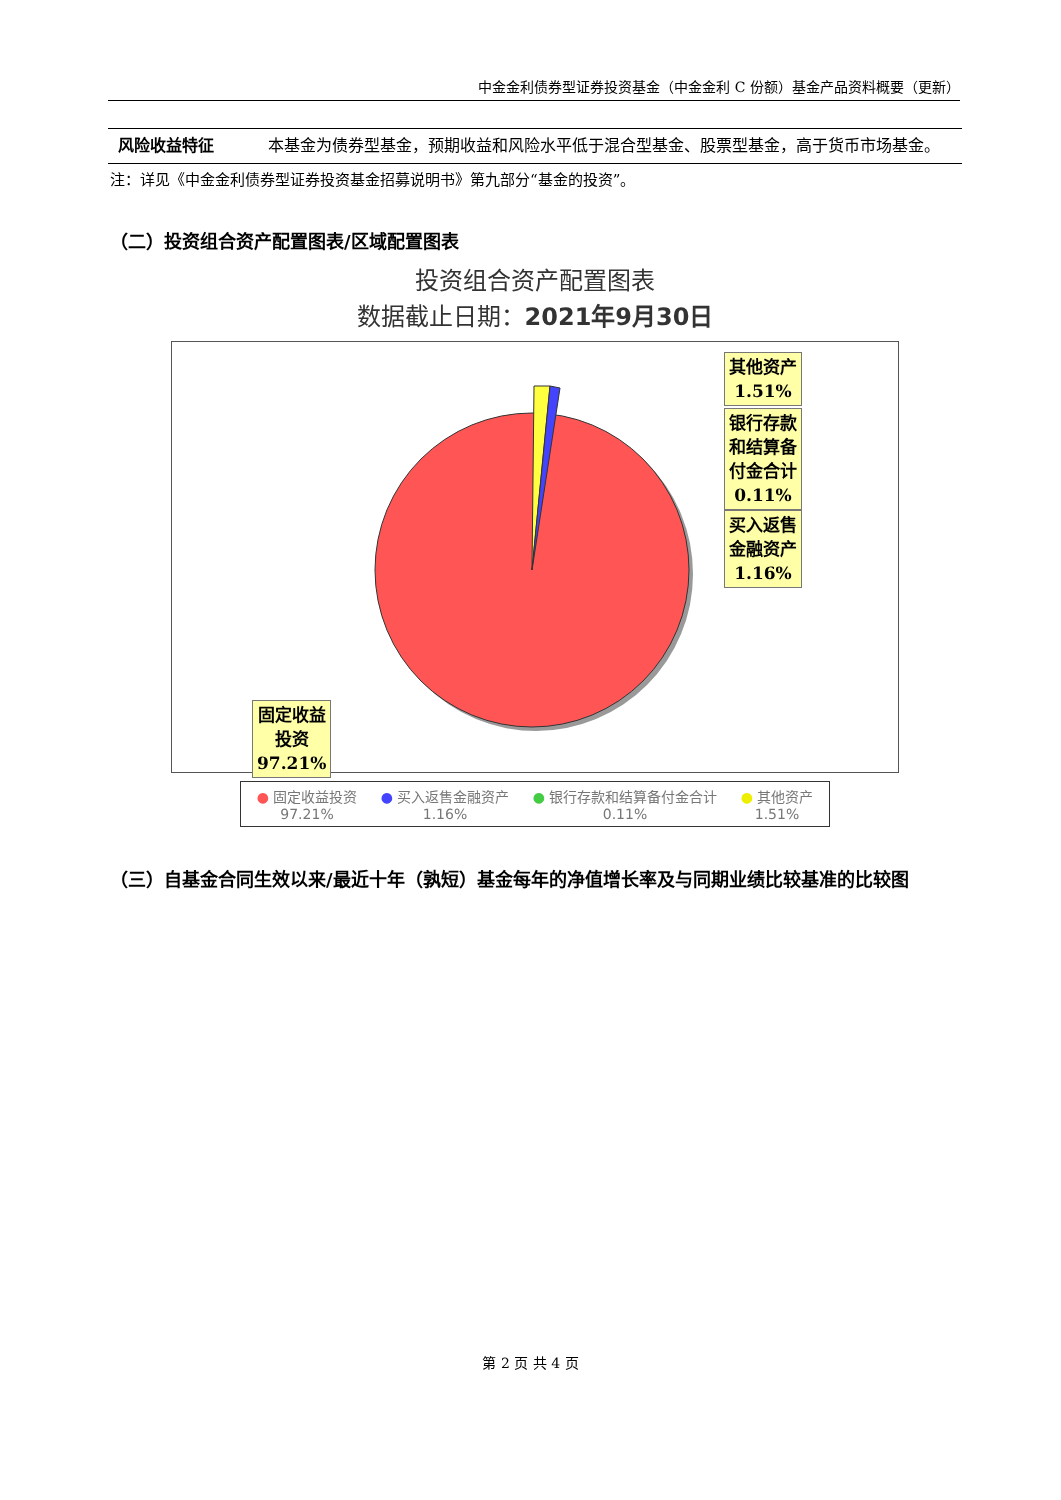中金金利债券型证券投资基金（中金金利 C 份额）基金产品资料概要（更新）
| 风险收益特征 | 本基金为债券型基金，预期收益和风险水平低于混合型基金、股票型基金，高于货币市场基金。 |
注：详见《中金金利债券型证券投资基金招募说明书》第九部分“基金的投资”。
（二）投资组合资产配置图表/区域配置图表
投资组合资产配置图表
数据截止日期：2021年9月30日
其他资产
1.51%
银行存款
和结算备
付金合计
0.11%
买入返售
金融资产
1.16%
固定收益
投资
97.21%
● 固定收益投资
97.21%
● 买入返售金融资产
1.16%
● 银行存款和结算备付金合计
0.11%
● 其他资产
1.51%
（三）自基金合同生效以来/最近十年（孰短）基金每年的净值增长率及与同期业绩比较基准的比较图
第 2 页 共 4 页